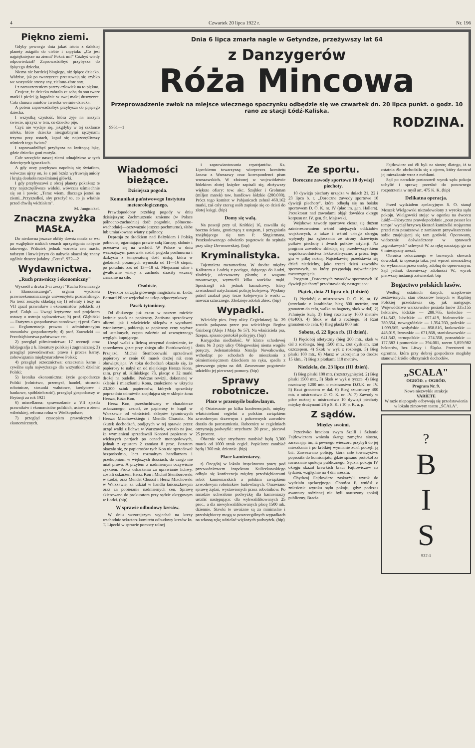4 Czwartek 20 lipca 1922 r. Nr. 196
Piękno ziemi.
Gdyby pewnego dnia jakaś istota z dalekiej planety zstąpiła do ciebie i zapytała: „Co jest najpiękniejsze na ziemi? Pokaż mi!" Cóżbyś wtedy odpowiedział? Zaprowadziłbyś przybysza do śpiącego dziecka.
Niema nic bardziej błogiego, niż śpiące dziecko. Widzisz, jak po twarzyczce przesuwają się szybko we wszystkie strony sny, zielono-złote sny.
I z namaszczeniem patrzy człowiek na to piękno.
Czujesz, że dziecko zabrało ze sobą do snu twarz matki i pieści ją łagodnie w swej małej duszyczce. Cała chmura aniołów ćwierka we śnie dziecka.
A potem zaprowadziłbyś przybysza do pijącego dziecka.
I wszystką czystość, która żyje na naszym świecie, ujrzysz w tem, co dziecko pije.
Czyż nie wydaje się, jakgdyby w tej szklance mleka, które dziecko niezgrabnymi rączynami trzyma przy ustach, kąpał się najszczęśliwszy uśmiech tego świata?
I zaprowadziłbyś przybysza na kwitnącą łąkę, gdzie dziecko goni motyla.
Całe szczęście naszej ziemi odnajdziesz w tych dziecięcych igraszkach.
A gdy oczy przybysza napełnią się światłem, wówczas ujrzy on, że z pni brzóz wyfruwają anioły i krążą dookoła roześmianej główki.
I gdy przybyszowi z obcej planety pokażesz te trzy najszczęśliwsze widoki, wówczas uśmiechnie się on i powie: „Teraz wiem, dlaczego jesteś na ziemi...Przyszedłeś, aby przeżyć to, co ja właśnie przed chwilą widziałem".
M. Jungnickel.
Znaczna zwyżka MASŁA.
Do niedawna jeszcze obfity dowóz masła ze wsi po względnie niskich cenach uprzystępnia nabycie takowego. Wskutek jednak wzrostu cen masła, tańszym i łatwiejszym do nabycia okazał się znany ogólnie tłuszcz jadalny „Ceres". 972—2
Wydawnictwa.
„Ruch prawniczy i ekonomiczny"
Wyszedł z druku 3-ci zeszyt "Ruchu Pawniczego i Ekonomicznego", organu wydziału prawnoekonomicznego uniwersytetu poznańskiego. Na treść zeszytu składają się 1) referaty i tezy na VII zjazd prawników i ekonomistów polskich: a) prof. Gołąb — Uwagi krytyczne nad projektem ustawy o ustroju sądownictwa; b) prof. Głąbiński — Etatyzm a gospodarstwo narodowe; c) prof. Caro — Reglamentacja prawna i administracyjna stosunków gospodarczych; d) prof. Zawadzki — Przedsiębiorstwa państwowe etc.
2) przegląd piśmiennictwa: 17 recenzji oraz bibljografja z b. literatury polskiej i zagranicznej; 3) przegląd prawodawstwa: prawo i proces karny, zobowiązania międzynarodowe Polski;
4) przegląd orzecznictwa: orzeczenia karne i cywilne sądu najwyższego dla wszystkich dzielnic Polski;
5) kronika ekonomiczna: życie gospodarcze Polski (rolnictwo, przemysł, handel, stosunki robotnicze, stosunki walutowe, kredytowe i bankowe, spółdzielczość), przegląd gospodarczy w Brytanji za rok 1921
6) miscellanea: sprawozdanie z VII zjazdu prawników i ekonomistów polskich, ustawa o ziemi wileńskiej, reforma rolna w Wielkopolsce;
7) przegląd czasopism prawniczych i ekonomicznych.
Dnia 6 lipca zmarła nagle w Getyndze, przeżywszy lat 64
z Danzygerów
Róża Mincowa
Przeprowadzenie zwłok na miejsce wiecznego spoczynku odbędzie się we czwartek dn. 20 lipca punkt. o godz. 10 rano ze stacji Łódź-Kaliska.
9951—1 RODZINA.
Wiadomości bieżące.
Dzisiejsza pogoda.
Komunikat państwowego Instytutu meteorologicznego.
Prawdopodobny przebieg pogody w dniu dzisiejszym: Zachmurzenie zmienne (w Polsce północno-zachodniej dość pogodnie, północno-wschodniej—przeważnie jeszcze pochmurno), słabe lub umiarkowane wiatry z północy.
Depresja ze środkiem nad Bałtykiem i Polską północną, ogarniająca prawie całą Europę, słabnie i przesuwa się na wschód. W Polsce w dniu wczorajszym panowała nadal pogoda pochmurna i dżdżysta z temperaturą dość niską, która w godzinach porannych wynosiła od 11—16 stopni, po południu zaś od 13—18 st. Miejscami silne i gwałtowne wiatry z zachodu straciły wczoraj znacznie na sile.
Osobiste.
Dyrektor zarządu głównego magistratu m. Łodzi Bernard Pilcer wyjechał na urlop odpoczynkowy.
Pasek tytoniowy.
Od dłuższego już czasu w naszem mieście kwitnie pasek na papierosy. Zarówno sprzedawcy uliczni, jak i właściciele sklepów z wyrobami tytoniowymi, pobierają za papierosy ceny wyższe od ustalonych, często zależnie od zewnętrznego wyglądu kupującego.
Urząd walki z lichwą otrzymał doniesienie, że sprzedawca gazet przy zbiegu ulic Piotrkowskiej i Przejazd, Michał Stemborowski sprzedawał papierosy w cenie 60 marek drożej niż cena obowiązująca. W toku dochodzeń okazało się, że papierosy te nabył on od niejakiego Hersza Kona, zam. przy ul. Kilińskiego 73, płacąc o 32 marki drożej na pudełku. Podczas rewizji, dokonanej w sklepie i mieszkaniu Kona, znaleziono w ukryciu 23.200 sztuk papierosów, których sprzedaży poprzednio odmówiła znajdująca się w sklepie żona Hersza, Róża Kon.
Hersz Kon, przesłuchiwany w charakterze oskarżonego, zeznał, że papierosy te kupił w Warszawie od właścicieli sklepów tytoniowych Hersza Miachowskiego i Mendla Chussita. Na skutek dochodzeń, podjętych w tej sprawie przez urząd walki z lichwą w Warszawie, wyszło na jaw, że wymienieni sprzedawali Konowi papierosy w większych partjach po cenach monopolowych, jednak z opustem 2 zamiast 8 proc. Pozatem okazało się, że papierosów tych Kon nie sprzedawał bezpośrednio, lecz rozmaitym handlarzom i przekupniom w większych ilościach, do czego nie miał prawa. A przytem z nadmiernym oczywiście zyskiem. Prócz oskarżenia za uprawianie lichwy, zostali oskarżeni Hersz Kon i Michał Stemborowski w Łodzi, oraz Mendel Chussit i Hersz Miachowski w Warszawie, za udział w handlu łańcuszkowym oraz za pobieranie nadmiernych cen. Sprawę skierowano do prokuratora przy sądzie okręgowym w Łodzi. (bip)
W sprawie odbudowy kresów.
W dniu wczorajszym wyjechał na kresy wschodnie sekretarz komitetu odbudowy kresów ks. T. Lipecki w sprawie pomocy rolnej
i zaprowiantowania repatrjantów. Ks. Lipeckiemu towarzyszą: wiceprezes komitetu Janasz z Warszawy oraz korespondenci pism warszawskich. W złożonej w województwie łódzkiem złotej księdze zapisali się, złożywszy większe ofiary: tow. akc. Szajbler i Grohman (miljon marek) tow. handlowe łódzkie (200.000). Prócz tego komitet w Pabjanicach zebrał 460.162 marki, zaś cały szereg osób zapisuje się co dzień do złotej księgi. (bip)
Domy się walą.
Na posesji przy ul. Krótkiej 16, zawaliła się boczna ściana, graniczącą z ustępem, i przygniotła znajdującego się tam P. Singiermana. Poszkodowanego odwiozło pogotowie do szpitala przy ulicy Drewnowskiej. (bip)
Kryminalistyka.
Tajemnicza metamorfoza. W drodze między Kaliszem a Łodzią z pociągu, dążącego do Łodzi, złodzieje, oderwawszy plombę z wagonu towarowego, wyrzucili kilka worków mąki. Spostrzegł ich jednak hamulcowy, który zawiadomił natychmiast policję kolejową. Wysłany patrol znalazł przy torze kolejowym 5 worki ... nawozu sztucznego. Złodzieje zdołali zbiec. (bip)
Wypadki.
Wściekły pies. Przy ulicy Cegielnianej № 29 została pokąsana przez psa wściekłego Regina Grinberg (Aleje I Maja № 57). Na właściciela psa, Szepsa, spisano protokół policyjny. (bip)
Karygodna niedbałość. W klatce schodowej domu № 3 przy ulicy Oblegowskiej niema wogóle poręczy. Jedenastoletnia Natalja Nowakowska, wchodząc po schodach do mieszkania z ośmiomiesięcznem dzieckiem na ręku, spadła z pierwszego piętra na dół. Zawezwane pogotowie udzieliło jej pierwszej pomocy. (bip)
Sprawy robotnicze.
Płace w przemyśle budowlanym.
r) Ostatecznie po kilku konferencjach, między właścicielami cegielni a polskim związkiem zawodowym drzewnym i pokrewnych zawodów doszło do porozumienia. Robotnicy w cegielniach otrzymają podwyżki: strycharze 20 proc., piecowi 25 procent.
Obecnie więc strycharze zarabiać będą 3,300 marek od 1000 sztuk cegieł. Popielarze zarabiać będą 1360 mk. dziennie. (bip)
Płace kamieniarzy.
r) Onegdaj w lokalu inspektoratu pracy pod przewodnictwem inspektora Kuliczkowskiego odbyła się konferencja między przedsiębiorcami robót kamieniarskich a polskim związkiem zawodowym robotników budowlanych. Omawiano sprawę żądań, wystawionych przez robotników. Po naradzie uchwalono podwyżkę dla kamieniarzy ustalić następująco: dla wykwalifikowanych 25 proc., a dla niewykwalifikowanych płacę 1500 mk. dziennie. Stawki te uważane są za minimalne i przedsiębiorcy mogą w poszczególnych wypadkach na własną rękę udzielać większych podwyżek. (bip)
Ze sportu.
Doroczne zawody sportowe 10 dywizji piechoty.
10 dywizja piechoty urządza w dniach 21, 22 i 23 lipca b. r. „Doroczne zawody sportowe 10 dywizji piechoty", które odbędą się na boisku sportowem D. O. K. nr. IV (plac im. gen. Hallera). Protektorat nad zawodami objął dowódca okręgu korpusu nr. IV, gen. St. Majewski.
Wojskowe zawody sportowe cieszą się dużem zainteresowaniem wśród tutejszych oddziałów wojskowych, a także i wśród całego okręgu; wpłynęły już zgłoszenia ze strony dziewięciu pułków piechoty i dwuch pułków artylerji. Na program zawodów składają się przedewszystkiem współzawodnictwa lekko-atletyczne, a prócz tego gra w piłkę nożną. Najciekawiej przedstawia się dzień niedzielny, jako trzeci dzień zawodów sportowych, na który przypadają najważniejsze rozstrzygnięcia.
Program „Dorocznych zawodów sportowych 10 dywizji piechoty" przedstawia się następująco:
Piątek, dnia 21 lipca r.b. (I dzień)
1) Pięciobój o mistrzostwo D. O. K. nr. IV (strzelanie z karabinów, bieg 800 metrów, rzut granatem do celu, walka na bagnety, skok w dal). 2) Pchnięcie kulą. 3) Bieg rozstawny 1600 metrów (4x400). 4) Skok w dal z rozbiegu. 5) Rzut granatem do celu. 6) Bieg płaski 800 mtr.
Sobota, d. 22 lipca rb. (II dzień).
1) Pięciobój atletyczny (bieg 200 mtr., skok w dal z rozbiegu, bieg 1500 mtr., rzut dyskiem, rzut oszczepem. 4) Skok w wyż z rozbiegu. 5) Bieg płaski 100 mtr., 6) Marsz w uzbrojeniu po drodze 15 klm., 7) Bieg z płotkami 110 metrów.
Niedziela, dn. 23 lipca (III dzień).
1) Bieg płaski 100 mtr. (rozstrzygnięcie). 2) Bieg płaski 1500 mtr., 3) Skok w wyż o tyczce. 4) Bieg rozstawny 1200 mtr. o mistrzostwo D.O.K. nr. IV. 5) Rzut granatem w dal. 6) Bieg szturmowy 400 mtr. o mistrzostwo D. O. K. nr. IV. 7) Zawody w piłce nożnej o mistrzostwo 10 dywizji piechoty między drużynami 28 p S. K. i 10 p. K. a. p.
Z sądów.
Między swoimi.
Przeciwko braciom swym Szelli i Szlamie Fajtlowiczom wniosła skargę zamężna siostra, zarzucając im, iż pewnego wieczoru przybyli do jej mieszkania i po krótkiej wymianie zdań poczęli ją bić. Zawezwano policję, która całe towarzystwo poprosiła do komisarjatu, gdzie spisano protokół za naruszanie spokoju publicznego. Sędzia pokoju IV okręgu skazał krewkich braci Fajtlowiczów na tydzień, względnie na 4 dni aresztu.
Obydwaj Fajtlowicze zaskarżyli wyrok do wydziału apelacyjnego. Obrońca F. wniósł o zniesienie wyroku sądu pokoju, gdyż podczas awantury rodzinnej nie byli naruszony spokój publiczny. Bracia
Fajtlowicze zaś źli byli na siostrę dlatego, iż ta ostatnia źle obchodziła się z ojcem, który darował jej mieszkanie wraz z meblami.
Sąd po naradzie postanowił wyrok sądu pokoju uchylić i sprawę przesłać do ponownego rozpatrzenia w myśl art. 475 K. K. (bip)
Delikatna operacja.
Przed wydziałem apelacyjnym S. O. stanął Moszek Wielgowski niezadowolony z wyroku sądu pokoju. Wielgowski stojąc w ogonku na dworcu Łódź—Fabryczna prawdopodobnie „pour passer les temps" wyciął brzytwą kieszeń kamizelki stojącemu przed nim pasażerowi z zamiarem przywłaszczenia sobie znajdującej się tam gotówki. Operowany, widocznie doświadczony w sprawach „ogonkowych" schwycił W. za rękę narażając go na 6 miesięczny areszt.
Obrońca oskarżonego w barwnych słowach dowodził, iż operacja taka, jest wprost niemożliwą do wykonania przez osobę, zdolną do operowanym. Sąd jednak doceniwszy zdolności W., wyrok pierwszej instancji zatwierdził. bip
Bogactwo polskich lasów.
Według ostatnich danych, urzędownie zestawionych, stan obszarów leśnych w Rzplitej Polskiej przedstawia się, jak następuje: Województwo warszawskie posiada lasów 335.155 hektarów, łódzkie — 288.765, kieleckie — 614.542, lubelskie — 657.419, białostockie — 780.554, nowogródzkie — 1.354.760, poleskie — 1.099.565, wołyńskie — 858.816, krakowskie — 448.019, lwowskie — 671,868, stanisławowskie — 641.542, tarnopolskie — 274.358, poznańskie — 177.583 i pomorskie — 394.001, razem 5,859.982 hektarów, bez Litwy i Śląska. Przestrzeń to ogromna, która przy dobrej gospodarce mogłaby stanowić źródło olbrzymich dochodów.
„SCALA"
OGRÓD. :: OGRÓD.
Program Nr. 9.
Nowe niezwykle atrakcje
VARIETE
W razie niepogody odbywają się przedstawienia w lokalu zimowym teatru „SCALA".
?
B
I
S
937-1